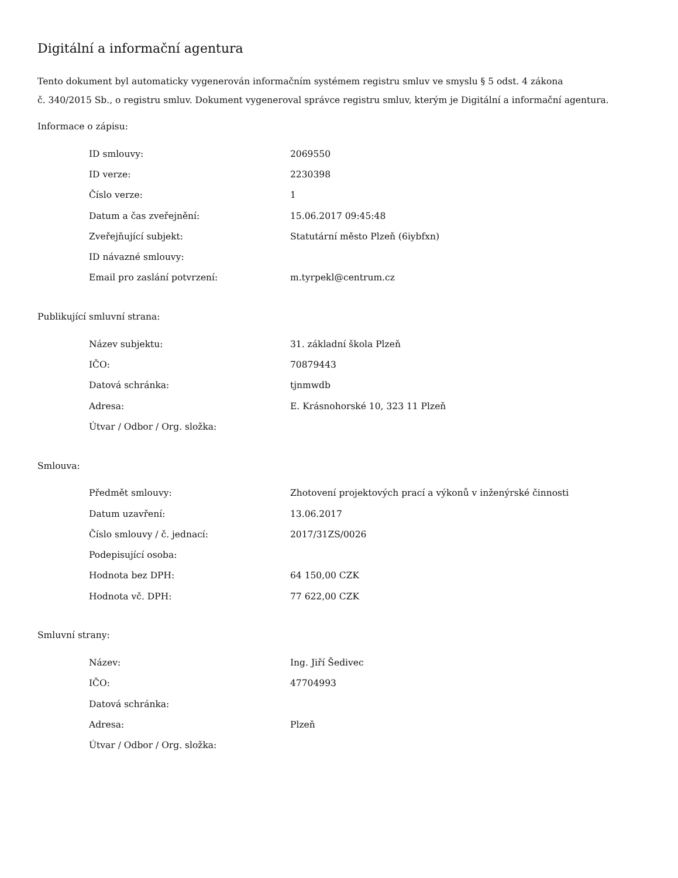Digitální a informační agentura
Tento dokument byl automaticky vygenerován informačním systémem registru smluv ve smyslu § 5 odst. 4 zákona
č. 340/2015 Sb., o registru smluv. Dokument vygeneroval správce registru smluv, kterým je Digitální a informační agentura.
Informace o zápisu:
| ID smlouvy: | 2069550 |
| ID verze: | 2230398 |
| Číslo verze: | 1 |
| Datum a čas zveřejnění: | 15.06.2017 09:45:48 |
| Zveřejňující subjekt: | Statutární město Plzeň (6iybfxn) |
| ID návazné smlouvy: | |
| Email pro zaslání potvrzení: | m.tyrpekl@centrum.cz |
Publikující smluvní strana:
| Název subjektu: | 31. základní škola Plzeň |
| IČO: | 70879443 |
| Datová schránka: | tjnmwdb |
| Adresa: | E. Krásnohorské 10, 323 11 Plzeň |
| Útvar / Odbor / Org. složka: | |
Smlouva:
| Předmět smlouvy: | Zhotovení projektových prací a výkonů v inženýrské činnosti |
| Datum uzavření: | 13.06.2017 |
| Číslo smlouvy / č. jednací: | 2017/31ZS/0026 |
| Podepisující osoba: | |
| Hodnota bez DPH: | 64 150,00 CZK |
| Hodnota vč. DPH: | 77 622,00 CZK |
Smluvní strany:
| Název: | Ing. Jiří Šedivec |
| IČO: | 47704993 |
| Datová schránka: | |
| Adresa: | Plzeň |
| Útvar / Odbor / Org. složka: | |